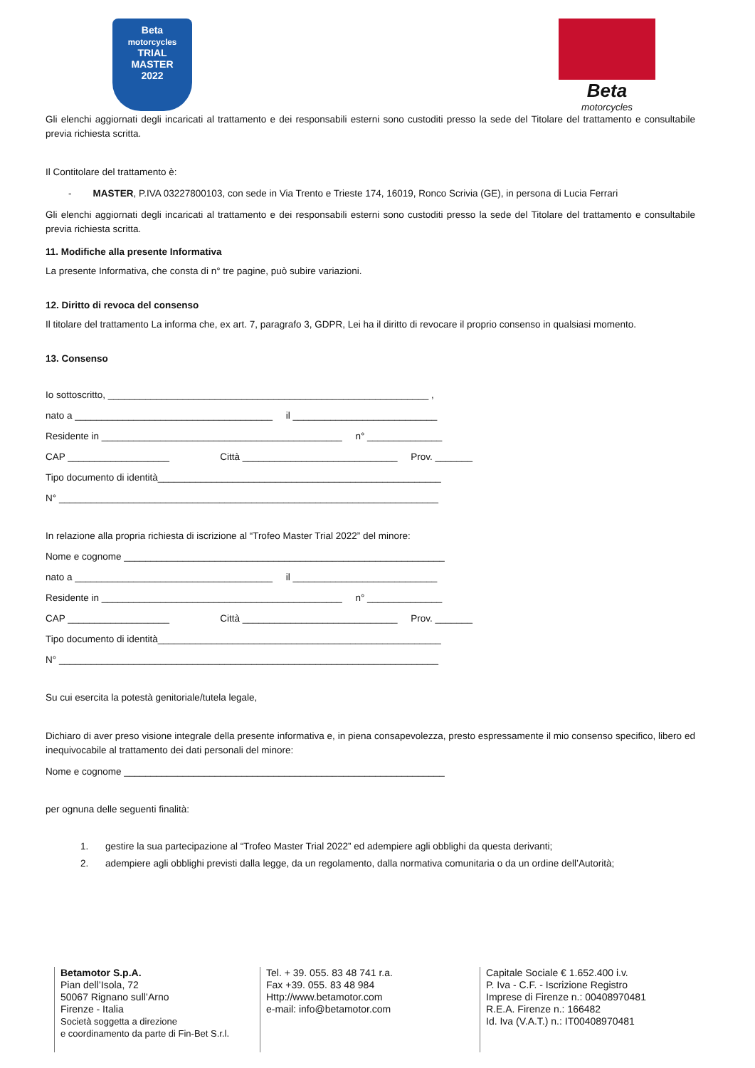Beta
motorcycles
TRIAL
MASTER
2022
Beta
motorcycles
Gli elenchi aggiornati degli incaricati al trattamento e dei responsabili esterni sono custoditi presso la sede del Titolare del trattamento e consultabile previa richiesta scritta.
Il Contitolare del trattamento è:
- MASTER, P.IVA 03227800103, con sede in Via Trento e Trieste 174, 16019, Ronco Scrivia (GE), in persona di Lucia Ferrari
Gli elenchi aggiornati degli incaricati al trattamento e dei responsabili esterni sono custoditi presso la sede del Titolare del trattamento e consultabile previa richiesta scritta.
11. Modifiche alla presente Informativa
La presente Informativa, che consta di n° tre pagine, può subire variazioni.
12. Diritto di revoca del consenso
Il titolare del trattamento La informa che, ex art. 7, paragrafo 3, GDPR, Lei ha il diritto di revocare il proprio consenso in qualsiasi momento.
13. Consenso
Io sottoscritto, ____________________________________________________________ ,
nato a _____________________________________ il ___________________________
Residente in _____________________________________________ n° ______________
CAP ___________________ Città _____________________________ Prov. _______
Tipo documento di identità_____________________________________________________
N° _______________________________________________________________________
In relazione alla propria richiesta di iscrizione al “Trofeo Master Trial 2022” del minore:
Nome e cognome ____________________________________________________________
nato a _____________________________________ il ___________________________
Residente in _____________________________________________ n° ______________
CAP ___________________ Città _____________________________ Prov. _______
Tipo documento di identità_____________________________________________________
N° _______________________________________________________________________
Su cui esercita la potestà genitoriale/tutela legale,
Dichiaro di aver preso visione integrale della presente informativa e, in piena consapevolezza, presto espressamente il mio consenso specifico, libero ed inequivocabile al trattamento dei dati personali del minore:
Nome e cognome ____________________________________________________________
per ognuna delle seguenti finalità:
1. gestire la sua partecipazione al “Trofeo Master Trial 2022” ed adempiere agli obblighi da questa derivanti;
2. adempiere agli obblighi previsti dalla legge, da un regolamento, dalla normativa comunitaria o da un ordine dell’Autorità;
Betamotor S.p.A.
Pian dell’Isola, 72
50067 Rignano sull’Arno
Firenze - Italia
Società soggetta a direzione
e coordinamento da parte di Fin-Bet S.r.l.
Tel. + 39. 055. 83 48 741 r.a.
Fax +39. 055. 83 48 984
Http://www.betamotor.com
e-mail: info@betamotor.com
Capitale Sociale € 1.652.400 i.v.
P. Iva - C.F. - Iscrizione Registro
Imprese di Firenze n.: 00408970481
R.E.A. Firenze n.: 166482
Id. Iva (V.A.T.) n.: IT00408970481